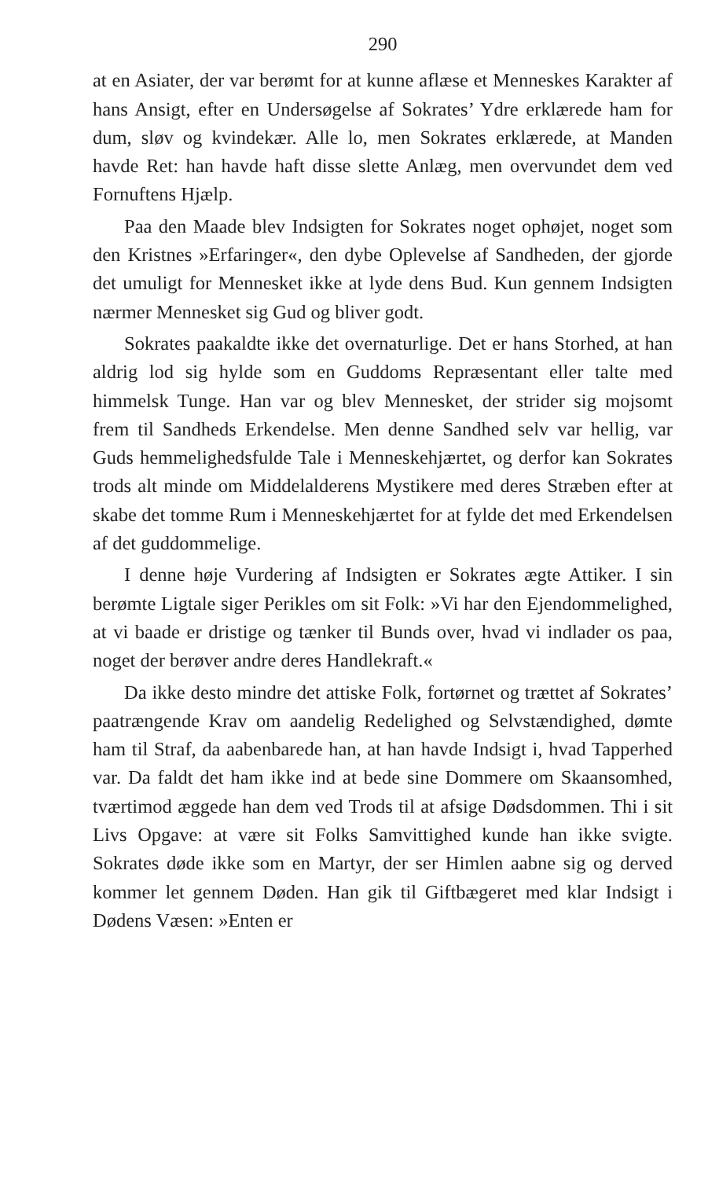290
at en Asiater, der var berømt for at kunne aflæse et Menneskes Karakter af hans Ansigt, efter en Undersøgelse af Sokrates’ Ydre erklærede ham for dum, sløv og kvindekær. Alle lo, men Sokrates erklærede, at Manden havde Ret: han havde haft disse slette Anlæg, men overvundet dem ved Fornuftens Hjælp.
Paa den Maade blev Indsigten for Sokrates noget ophøjet, noget som den Kristnes »Erfaringer«, den dybe Oplevelse af Sandheden, der gjorde det umuligt for Mennesket ikke at lyde dens Bud. Kun gennem Indsigten nærmer Mennesket sig Gud og bliver godt.
Sokrates paakaldte ikke det overnaturlige. Det er hans Storhed, at han aldrig lod sig hylde som en Guddoms Repræsentant eller talte med himmelsk Tunge. Han var og blev Mennesket, der strider sig mojsomt frem til Sandheds Erkendelse. Men denne Sandhed selv var hellig, var Guds hemmelighedsfulde Tale i Menneskehjærtet, og derfor kan Sokrates trods alt minde om Middelalderens Mystikere med deres Stræben efter at skabe det tomme Rum i Menneskehjærtet for at fylde det med Erkendelsen af det guddommelige.
I denne høje Vurdering af Indsigten er Sokrates ægte Attiker. I sin berømte Ligtale siger Perikles om sit Folk: »Vi har den Ejendommelighed, at vi baade er dristige og tænker til Bunds over, hvad vi indlader os paa, noget der berøver andre deres Handlekraft.«
Da ikke desto mindre det attiske Folk, fortørnet og trættet af Sokrates’ paatrængende Krav om aandelig Redelighed og Selvstændighed, dømte ham til Straf, da aabenbarede han, at han havde Indsigt i, hvad Tapperhed var. Da faldt det ham ikke ind at bede sine Dommere om Skaansomhed, tværtimod æggede han dem ved Trods til at afsige Dødsdommen. Thi i sit Livs Opgave: at være sit Folks Samvittighed kunde han ikke svigte. Sokrates døde ikke som en Martyr, der ser Himlen aabne sig og derved kommer let gennem Døden. Han gik til Giftbægeret med klar Indsigt i Dødens Væsen: »Enten er